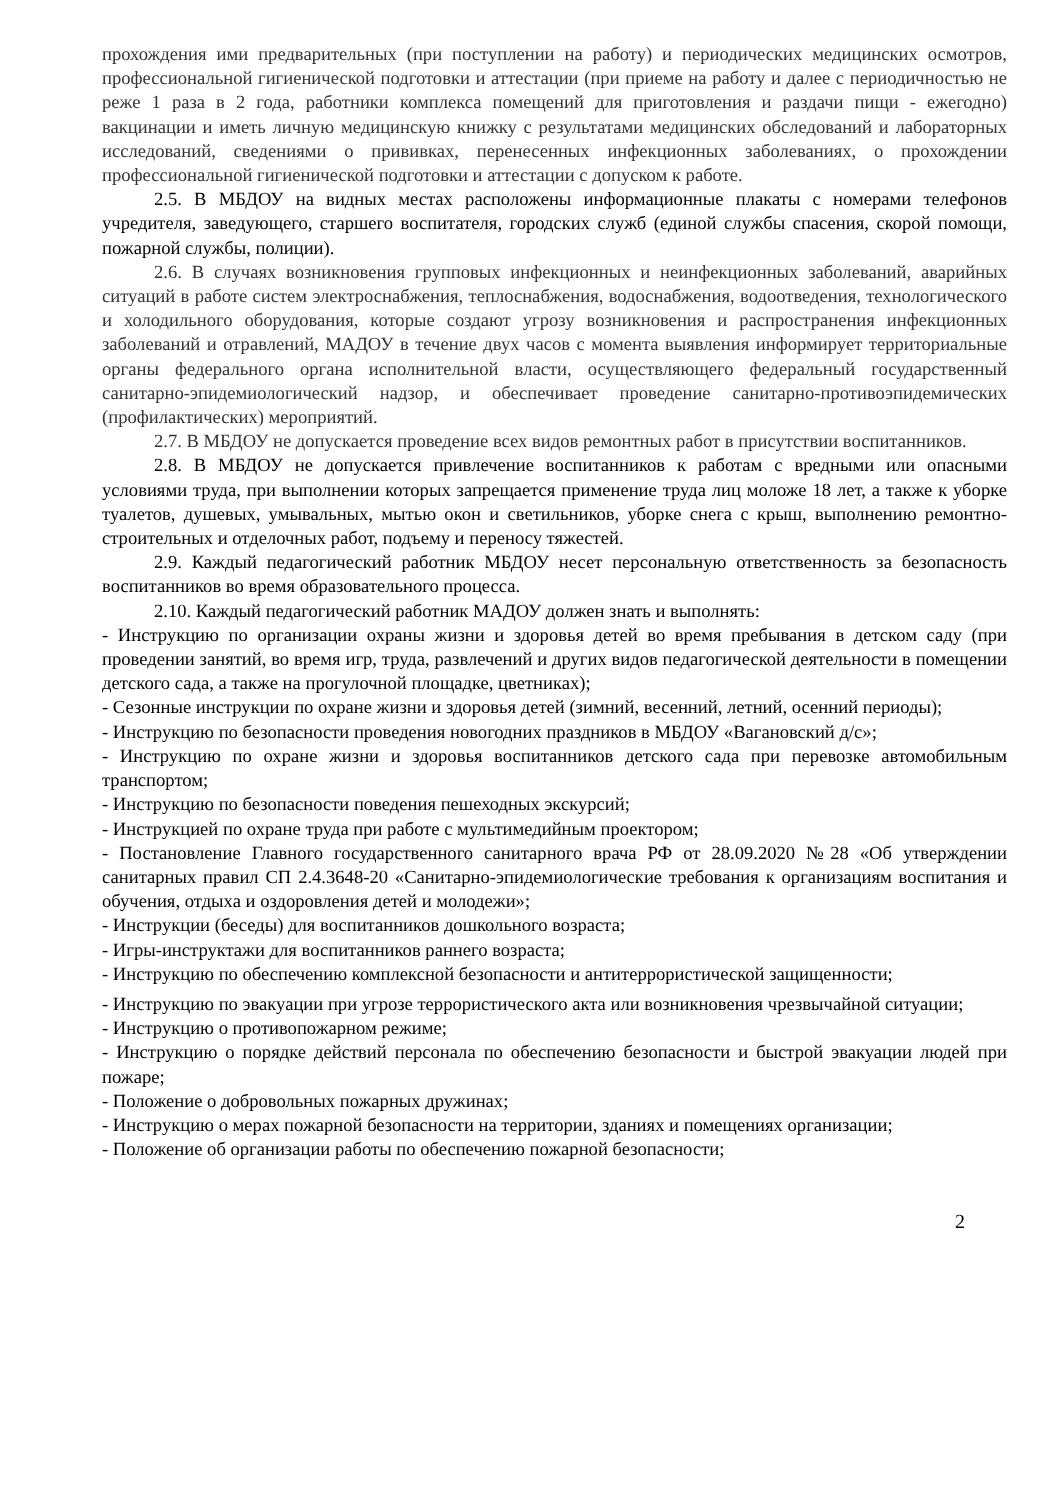прохождения ими предварительных (при поступлении на работу) и периодических медицинских осмотров, профессиональной гигиенической подготовки и аттестации (при приеме на работу и далее с периодичностью не реже 1 раза в 2 года, работники комплекса помещений для приготовления и раздачи пищи - ежегодно) вакцинации и иметь личную медицинскую книжку с результатами медицинских обследований и лабораторных исследований, сведениями о прививках, перенесенных инфекционных заболеваниях, о прохождении профессиональной гигиенической подготовки и аттестации с допуском к работе.
2.5. В МБДОУ на видных местах расположены информационные плакаты с номерами телефонов учредителя, заведующего, старшего воспитателя, городских служб (единой службы спасения, скорой помощи, пожарной службы, полиции).
2.6. В случаях возникновения групповых инфекционных и неинфекционных заболеваний, аварийных ситуаций в работе систем электроснабжения, теплоснабжения, водоснабжения, водоотведения, технологического и холодильного оборудования, которые создают угрозу возникновения и распространения инфекционных заболеваний и отравлений, МАДОУ в течение двух часов с момента выявления информирует территориальные органы федерального органа исполнительной власти, осуществляющего федеральный государственный санитарно-эпидемиологический надзор, и обеспечивает проведение санитарно-противоэпидемических (профилактических) мероприятий.
2.7. В МБДОУ не допускается проведение всех видов ремонтных работ в присутствии воспитанников.
2.8. В МБДОУ не допускается привлечение воспитанников к работам с вредными или опасными условиями труда, при выполнении которых запрещается применение труда лиц моложе 18 лет, а также к уборке туалетов, душевых, умывальных, мытью окон и светильников, уборке снега с крыш, выполнению ремонтно-строительных и отделочных работ, подъему и переносу тяжестей.
2.9. Каждый педагогический работник МБДОУ несет персональную ответственность за безопасность воспитанников во время образовательного процесса.
2.10. Каждый педагогический работник МАДОУ должен знать и выполнять:
- Инструкцию по организации охраны жизни и здоровья детей во время пребывания в детском саду (при проведении занятий, во время игр, труда, развлечений и других видов педагогической деятельности в помещении детского сада, а также на прогулочной площадке, цветниках);
- Сезонные инструкции по охране жизни и здоровья детей (зимний, весенний, летний, осенний периоды);
- Инструкцию по безопасности проведения новогодних праздников в МБДОУ «Вагановский д/с»;
- Инструкцию по охране жизни и здоровья воспитанников детского сада при перевозке автомобильным транспортом;
- Инструкцию по безопасности поведения пешеходных экскурсий;
- Инструкцией по охране труда при работе с мультимедийным проектором;
- Постановление Главного государственного санитарного врача РФ от 28.09.2020 №28 «Об утверждении санитарных правил СП 2.4.3648-20 «Санитарно-эпидемиологические требования к организациям воспитания и обучения, отдыха и оздоровления детей и молодежи»;
- Инструкции (беседы) для воспитанников дошкольного возраста;
- Игры-инструктажи для воспитанников раннего возраста;
- Инструкцию по обеспечению комплексной безопасности и антитеррористической защищенности;
- Инструкцию по эвакуации при угрозе террористического акта или возникновения чрезвычайной ситуации;
- Инструкцию о противопожарном режиме;
- Инструкцию о порядке действий персонала по обеспечению безопасности и быстрой эвакуации людей при пожаре;
- Положение о добровольных пожарных дружинах;
- Инструкцию о мерах пожарной безопасности на территории, зданиях и помещениях организации;
- Положение об организации работы по обеспечению пожарной безопасности;
2